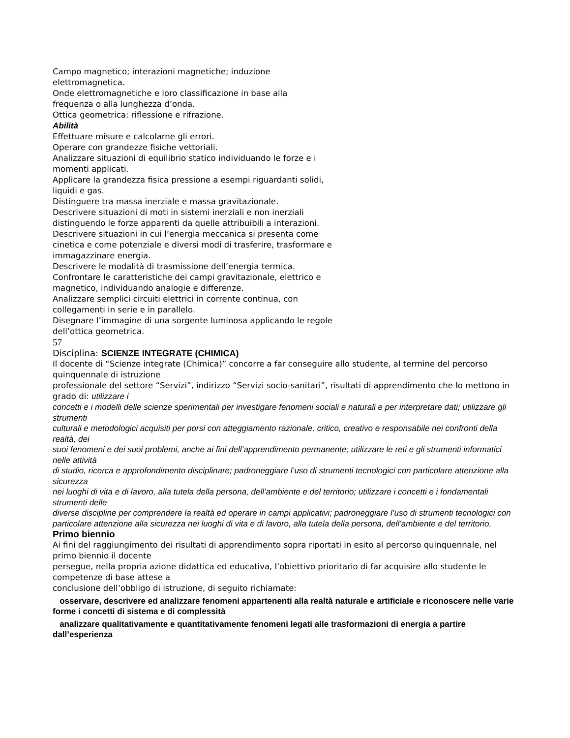Campo magnetico; interazioni magnetiche; induzione
elettromagnetica.
Onde elettromagnetiche e loro classificazione in base alla
frequenza o alla lunghezza d’onda.
Ottica geometrica: riflessione e rifrazione.
Abilità
Effettuare misure e calcolarne gli errori.
Operare con grandezze fisiche vettoriali.
Analizzare situazioni di equilibrio statico individuando le forze e i
momenti applicati.
Applicare la grandezza fisica pressione a esempi riguardanti solidi,
liquidi e gas.
Distinguere tra massa inerziale e massa gravitazionale.
Descrivere situazioni di moti in sistemi inerziali e non inerziali
distinguendo le forze apparenti da quelle attribuibili a interazioni.
Descrivere situazioni in cui l’energia meccanica si presenta come
cinetica e come potenziale e diversi modi di trasferire, trasformare e
immagazzinare energia.
Descrivere le modalità di trasmissione dell’energia termica.
Confrontare le caratteristiche dei campi gravitazionale, elettrico e
magnetico, individuando analogie e differenze.
Analizzare semplici circuiti elettrici in corrente continua, con
collegamenti in serie e in parallelo.
Disegnare l’immagine di una sorgente luminosa applicando le regole
dell’ottica geometrica.
57
Disciplina: SCIENZE INTEGRATE (CHIMICA)
Il docente di “Scienze integrate (Chimica)” concorre a far conseguire allo studente, al termine del percorso quinquennale di istruzione
professionale del settore “Servizi”, indirizzo “Servizi socio-sanitari”, risultati di apprendimento che lo mettono in grado di: utilizzare i
concetti e i modelli delle scienze sperimentali per investigare fenomeni sociali e naturali e per interpretare dati; utilizzare gli strumenti
culturali e metodologici acquisiti per porsi con atteggiamento razionale, critico, creativo e responsabile nei confronti della realtà, dei
suoi fenomeni e dei suoi problemi, anche ai fini dell’apprendimento permanente; utilizzare le reti e gli strumenti informatici nelle attività
di studio, ricerca e approfondimento disciplinare; padroneggiare l’uso di strumenti tecnologici con particolare attenzione alla sicurezza
nei luoghi di vita e di lavoro, alla tutela della persona, dell’ambiente e del territorio; utilizzare i concetti e i fondamentali strumenti delle
diverse discipline per comprendere la realtà ed operare in campi applicativi; padroneggiare l’uso di strumenti tecnologici con
particolare attenzione alla sicurezza nei luoghi di vita e di lavoro, alla tutela della persona, dell’ambiente e del territorio.
Primo biennio
Ai fini del raggiungimento dei risultati di apprendimento sopra riportati in esito al percorso quinquennale, nel primo biennio il docente
persegue, nella propria azione didattica ed educativa, l’obiettivo prioritario di far acquisire allo studente le competenze di base attese a
conclusione dell’obbligo di istruzione, di seguito richiamate:
osservare, descrivere ed analizzare fenomeni appartenenti alla realtà naturale e artificiale e riconoscere nelle varie
forme i concetti di sistema e di complessità
analizzare qualitativamente e quantitativamente fenomeni legati alle trasformazioni di energia a partire dall’esperienza